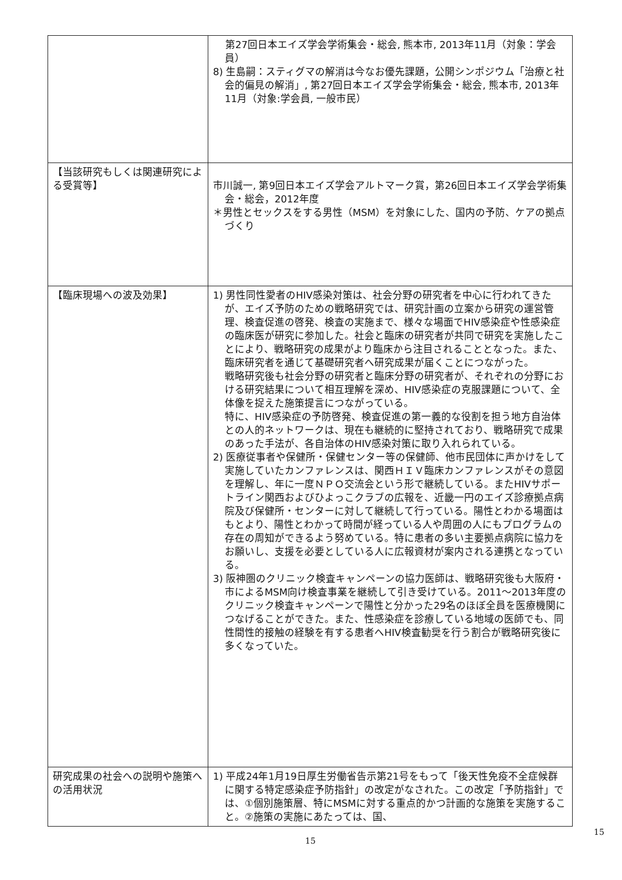| | 第27回日本エイズ学会学術集会・総会, 熊本市, 2013年11月（対象：学会員） 8) 生島嗣：スティグマの解消は今なお優先課題，公開シンポジウム「治療と社会的偏見の解消」, 第27回日本エイズ学会学術集会・総会, 熊本市, 2013年11月（対象:学会員, 一般市民） |
| 【当該研究もしくは関連研究による受賞等】 | 市川誠一, 第9回日本エイズ学会アルトマーク賞，第26回日本エイズ学会学術集会・総会，2012年度 ＊男性とセックスをする男性（MSM）を対象にした、国内の予防、ケアの拠点づくり |
| 【臨床現場への波及効果】 | 1) 男性同性愛者のHIV感染対策は、社会分野の研究者を中心に行われてきたが、エイズ予防のための戦略研究では、研究計画の立案から研究の運営管理、検査促進の啓発、検査の実施まで、様々な場面でHIV感染症や性感染症の臨床医が研究に参加した。社会と臨床の研究者が共同で研究を実施したことにより、戦略研究の成果がより臨床から注目されることとなった。また、臨床研究者を通じて基礎研究者へ研究成果が届くことにつながった。 戦略研究後も社会分野の研究者と臨床分野の研究者が、それぞれの分野における研究結果について相互理解を深め、HIV感染症の克服課題について、全体像を捉えた施策提言につながっている。 特に、HIV感染症の予防啓発、検査促進の第一義的な役割を担う地方自治体との人的ネットワークは、現在も継続的に堅持されており、戦略研究で成果のあった手法が、各自治体のHIV感染対策に取り入れられている。 2) 医療従事者や保健所・保健センター等の保健師、他市民団体に声かけをして実施していたカンファレンスは、関西ＨＩＶ臨床カンファレンスがその意図を理解し、年に一度ＮＰＯ交流会という形で継続している。またHIVサポートライン関西およびひよっこクラブの広報を、近畿一円のエイズ診療拠点病院及び保健所・センターに対して継続して行っている。陽性とわかる場面はもとより、陽性とわかって時間が経っている人や周囲の人にもプログラムの存在の周知ができるよう努めている。特に患者の多い主要拠点病院に協力をお願いし、支援を必要としている人に広報資材が案内される連携となっている。 3) 阪神圏のクリニック検査キャンペーンの協力医師は、戦略研究後も大阪府・市によるMSM向け検査事業を継続して引き受けている。2011～2013年度のクリニック検査キャンペーンで陽性と分かった29名のほぼ全員を医療機関につなげることができた。また、性感染症を診療している地域の医師でも、同性間性的接触の経験を有する患者へHIV検査勧奨を行う割合が戦略研究後に多くなっていた。 |
| 研究成果の社会への説明や施策への活用状況 | 1) 平成24年1月19日厚生労働省告示第21号をもって「後天性免疫不全症候群に関する特定感染症予防指針」の改定がなされた。この改定「予防指針」では、①個別施策層、特にMSMに対する重点的かつ計画的な施策を実施すること。②施策の実施にあたっては、国、 |
15
15